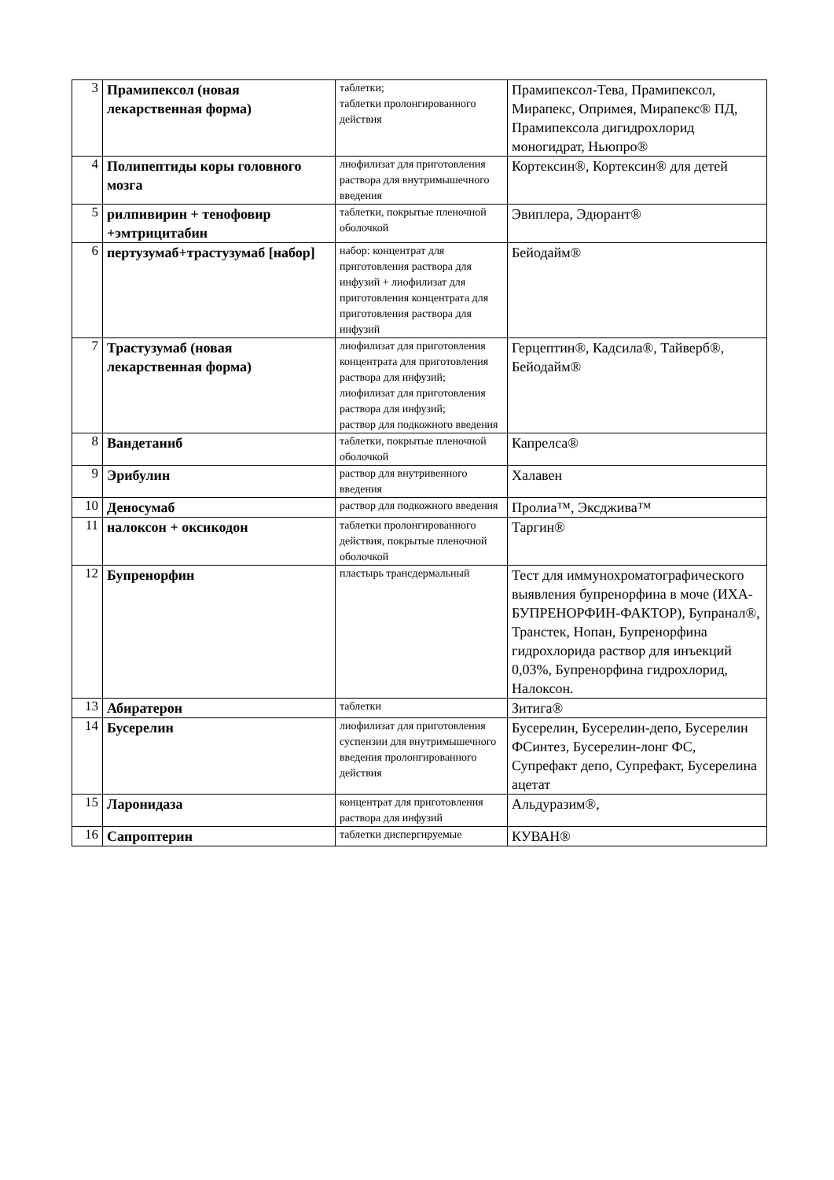| 3 | Прамипексол (новая лекарственная форма) | таблетки; таблетки пролонгированного действия | Прамипексол-Тева, Прамипексол, Мирапекс, Опримея, Мирапекс® ПД, Прамипексола дигидрохлорид моногидрат, Ньюпро® |
| 4 | Полипептиды коры головного мозга | лиофилизат для приготовления раствора для внутримышечного введения | Кортексин®, Кортексин® для детей |
| 5 | рилпивирин + тенофовир +эмтрицитабин | таблетки, покрытые пленочной оболочкой | Эвиплера, Эдюрант® |
| 6 | пертузумаб+трастузумаб [набор] | набор: концентрат для приготовления раствора для инфузий + лиофилизат для приготовления концентрата для приготовления раствора для инфузий | Бейодайм® |
| 7 | Трастузумаб (новая лекарственная форма) | лиофилизат для приготовления концентрата для приготовления раствора для инфузий; лиофилизат для приготовления раствора для инфузий; раствор для подкожного введения | Герцептин®, Кадсила®, Тайверб®, Бейодайм® |
| 8 | Вандетаниб | таблетки, покрытые пленочной оболочкой | Капрелса® |
| 9 | Эрибулин | раствор для внутривенного введения | Халавен |
| 10 | Деносумаб | раствор для подкожного введения | Пролиа™, Эксджива™ |
| 11 | налоксон + оксикодон | таблетки пролонгированного действия, покрытые пленочной оболочкой | Таргин® |
| 12 | Бупренорфин | пластырь трансдермальный | Тест для иммунохроматографического выявления бупренорфина в моче (ИХА-БУПРЕНОРФИН-ФАКТОР), Бупранал®, Транстек, Нопан, Бупренорфина гидрохлорида раствор для инъекций 0,03%, Бупренорфина гидрохлорид, Налоксон. |
| 13 | Абиратерон | таблетки | Зитига® |
| 14 | Бусерелин | лиофилизат для приготовления суспензии для внутримышечного введения пролонгированного действия | Бусерелин, Бусерелин-депо, Бусерелин ФСинтез, Бусерелин-лонг ФС, Супрефакт депо, Супрефакт, Бусерелина ацетат |
| 15 | Ларонидаза | концентрат для приготовления раствора для инфузий | Альдуразим®, |
| 16 | Сапроптерин | таблетки диспергируемые | КУВАН® |